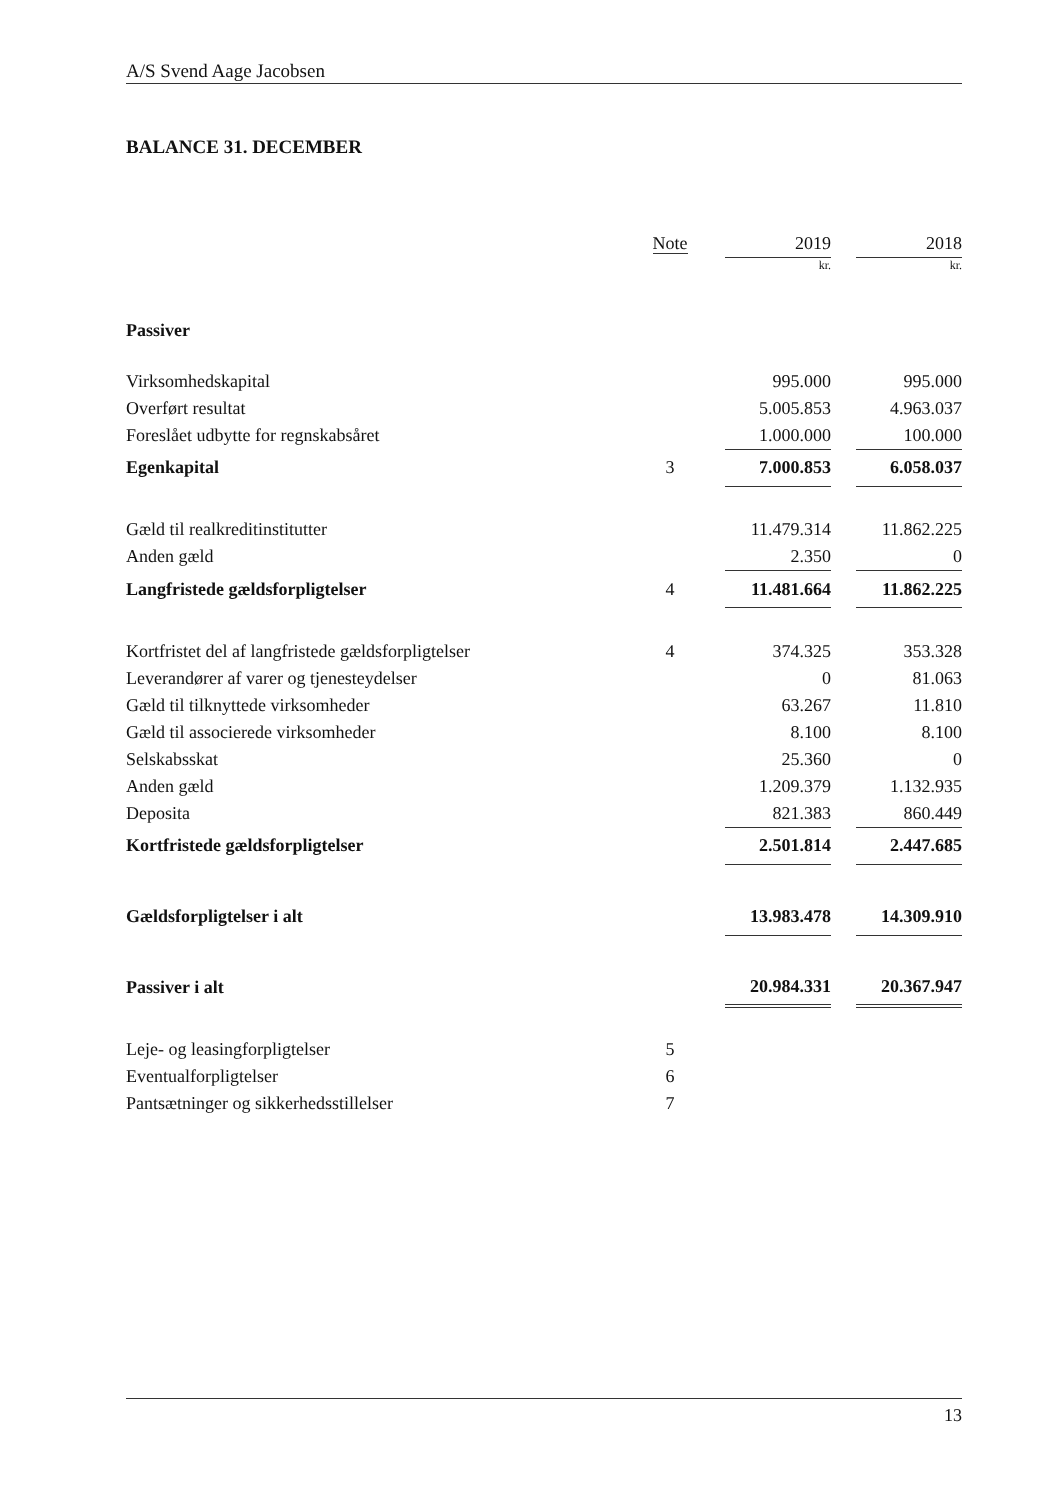A/S Svend Aage Jacobsen
BALANCE 31. DECEMBER
| | Note | | 2019 | | 2018 |
| --- | --- | --- | --- | --- | --- |
| | | | kr. | | kr. |
| Passiver | | | | | |
| Virksomhedskapital | | | 995.000 | | 995.000 |
| Overført resultat | | | 5.005.853 | | 4.963.037 |
| Foreslået udbytte for regnskabsåret | | | 1.000.000 | | 100.000 |
| Egenkapital | 3 | | 7.000.853 | | 6.058.037 |
| Gæld til realkreditinstitutter | | | 11.479.314 | | 11.862.225 |
| Anden gæld | | | 2.350 | | 0 |
| Langfristede gældsforpligtelser | 4 | | 11.481.664 | | 11.862.225 |
| Kortfristet del af langfristede gældsforpligtelser | 4 | | 374.325 | | 353.328 |
| Leverandører af varer og tjenesteydelser | | | 0 | | 81.063 |
| Gæld til tilknyttede virksomheder | | | 63.267 | | 11.810 |
| Gæld til associerede virksomheder | | | 8.100 | | 8.100 |
| Selskabsskat | | | 25.360 | | 0 |
| Anden gæld | | | 1.209.379 | | 1.132.935 |
| Deposita | | | 821.383 | | 860.449 |
| Kortfristede gældsforpligtelser | | | 2.501.814 | | 2.447.685 |
| Gældsforpligtelser i alt | | | 13.983.478 | | 14.309.910 |
| Passiver i alt | | | 20.984.331 | | 20.367.947 |
| Leje- og leasingforpligtelser | 5 | | | | |
| Eventualforpligtelser | 6 | | | | |
| Pantsætninger og sikkerhedsstillelser | 7 | | | | |
13